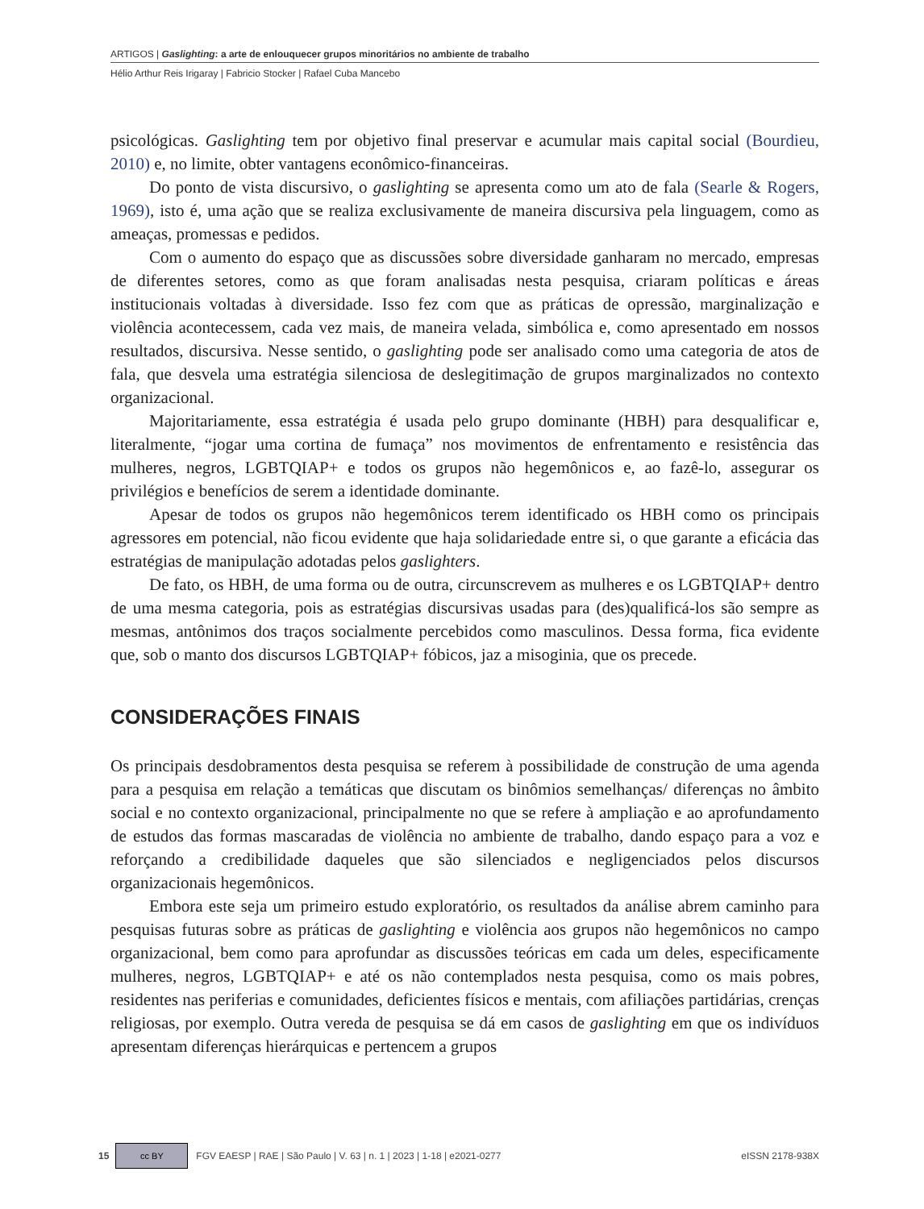ARTIGOS | Gaslighting: a arte de enlouquecer grupos minoritários no ambiente de trabalho
Hélio Arthur Reis Irigaray | Fabricio Stocker | Rafael Cuba Mancebo
psicológicas. Gaslighting tem por objetivo final preservar e acumular mais capital social (Bourdieu, 2010) e, no limite, obter vantagens econômico-financeiras.
Do ponto de vista discursivo, o gaslighting se apresenta como um ato de fala (Searle & Rogers, 1969), isto é, uma ação que se realiza exclusivamente de maneira discursiva pela linguagem, como as ameaças, promessas e pedidos.
Com o aumento do espaço que as discussões sobre diversidade ganharam no mercado, empresas de diferentes setores, como as que foram analisadas nesta pesquisa, criaram políticas e áreas institucionais voltadas à diversidade. Isso fez com que as práticas de opressão, marginalização e violência acontecessem, cada vez mais, de maneira velada, simbólica e, como apresentado em nossos resultados, discursiva. Nesse sentido, o gaslighting pode ser analisado como uma categoria de atos de fala, que desvela uma estratégia silenciosa de deslegitimação de grupos marginalizados no contexto organizacional.
Majoritariamente, essa estratégia é usada pelo grupo dominante (HBH) para desqualificar e, literalmente, “jogar uma cortina de fumaça” nos movimentos de enfrentamento e resistência das mulheres, negros, LGBTQIAP+ e todos os grupos não hegemônicos e, ao fazê-lo, assegurar os privilégios e benefícios de serem a identidade dominante.
Apesar de todos os grupos não hegemônicos terem identificado os HBH como os principais agressores em potencial, não ficou evidente que haja solidariedade entre si, o que garante a eficácia das estratégias de manipulação adotadas pelos gaslighters.
De fato, os HBH, de uma forma ou de outra, circunscrevem as mulheres e os LGBTQIAP+ dentro de uma mesma categoria, pois as estratégias discursivas usadas para (des)qualificá-los são sempre as mesmas, antônimos dos traços socialmente percebidos como masculinos. Dessa forma, fica evidente que, sob o manto dos discursos LGBTQIAP+ fóbicos, jaz a misoginia, que os precede.
CONSIDERAÇÕES FINAIS
Os principais desdobramentos desta pesquisa se referem à possibilidade de construção de uma agenda para a pesquisa em relação a temáticas que discutam os binômios semelhanças/ diferenças no âmbito social e no contexto organizacional, principalmente no que se refere à ampliação e ao aprofundamento de estudos das formas mascaradas de violência no ambiente de trabalho, dando espaço para a voz e reforçando a credibilidade daqueles que são silenciados e negligenciados pelos discursos organizacionais hegemônicos.
Embora este seja um primeiro estudo exploratório, os resultados da análise abrem caminho para pesquisas futuras sobre as práticas de gaslighting e violência aos grupos não hegemônicos no campo organizacional, bem como para aprofundar as discussões teóricas em cada um deles, especificamente mulheres, negros, LGBTQIAP+ e até os não contemplados nesta pesquisa, como os mais pobres, residentes nas periferias e comunidades, deficientes físicos e mentais, com afiliações partidárias, crenças religiosas, por exemplo. Outra vereda de pesquisa se dá em casos de gaslighting em que os indivíduos apresentam diferenças hierárquicas e pertencem a grupos
15 cc BY FGV EAESP | RAE | São Paulo | V. 63 | n. 1 | 2023 | 1-18 | e2021-0277 eISSN 2178-938X